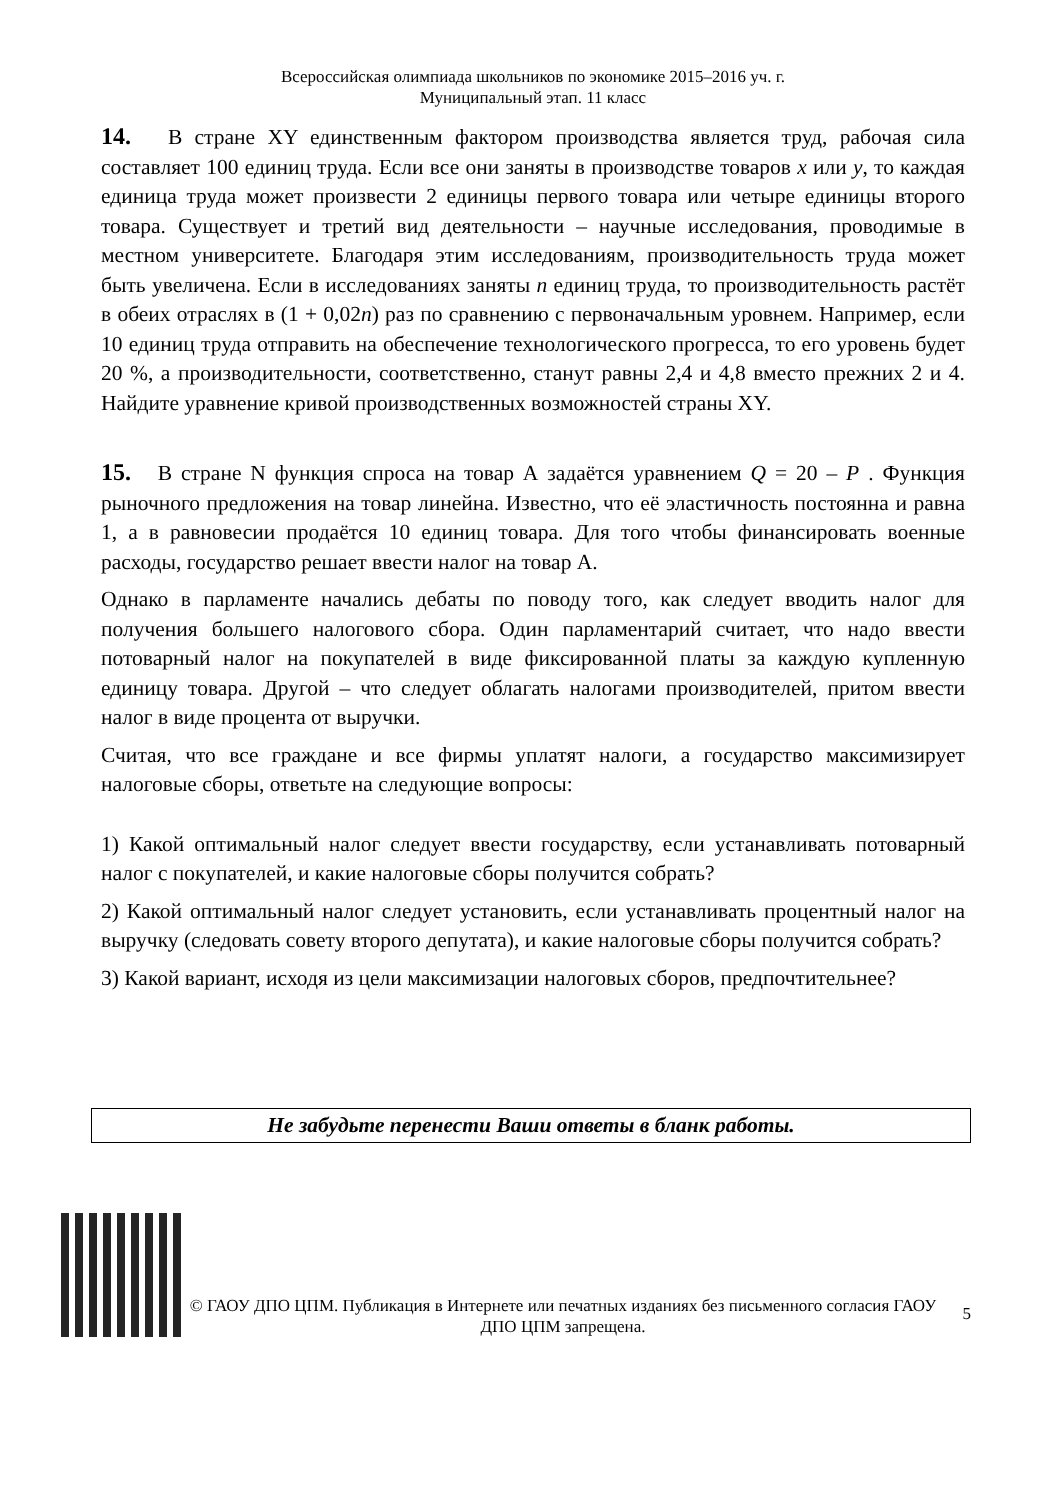Всероссийская олимпиада школьников по экономике 2015–2016 уч. г.
Муниципальный этап. 11 класс
14. В стране XY единственным фактором производства является труд, рабочая сила составляет 100 единиц труда. Если все они заняты в производстве товаров x или y, то каждая единица труда может произвести 2 единицы первого товара или четыре единицы второго товара. Существует и третий вид деятельности – научные исследования, проводимые в местном университете. Благодаря этим исследованиям, производительность труда может быть увеличена. Если в исследованиях заняты n единиц труда, то производительность растёт в обеих отраслях в (1 + 0,02n) раз по сравнению с первоначальным уровнем. Например, если 10 единиц труда отправить на обеспечение технологического прогресса, то его уровень будет 20 %, а производительности, соответственно, станут равны 2,4 и 4,8 вместо прежних 2 и 4. Найдите уравнение кривой производственных возможностей страны XY.
15. В стране N функция спроса на товар А задаётся уравнением Q = 20 – P . Функция рыночного предложения на товар линейна. Известно, что её эластичность постоянна и равна 1, а в равновесии продаётся 10 единиц товара. Для того чтобы финансировать военные расходы, государство решает ввести налог на товар А.
Однако в парламенте начались дебаты по поводу того, как следует вводить налог для получения большего налогового сбора. Один парламентарий считает, что надо ввести потоварный налог на покупателей в виде фиксированной платы за каждую купленную единицу товара. Другой – что следует облагать налогами производителей, притом ввести налог в виде процента от выручки.
Считая, что все граждане и все фирмы уплатят налоги, а государство максимизирует налоговые сборы, ответьте на следующие вопросы:
1) Какой оптимальный налог следует ввести государству, если устанавливать потоварный налог с покупателей, и какие налоговые сборы получится собрать?
2) Какой оптимальный налог следует установить, если устанавливать процентный налог на выручку (следовать совету второго депутата), и какие налоговые сборы получится собрать?
3) Какой вариант, исходя из цели максимизации налоговых сборов, предпочтительнее?
Не забудьте перенести Ваши ответы в бланк работы.
© ГАОУ ДПО ЦПМ. Публикация в Интернете или печатных изданиях без письменного согласия ГАОУ ДПО ЦПМ запрещена.
5